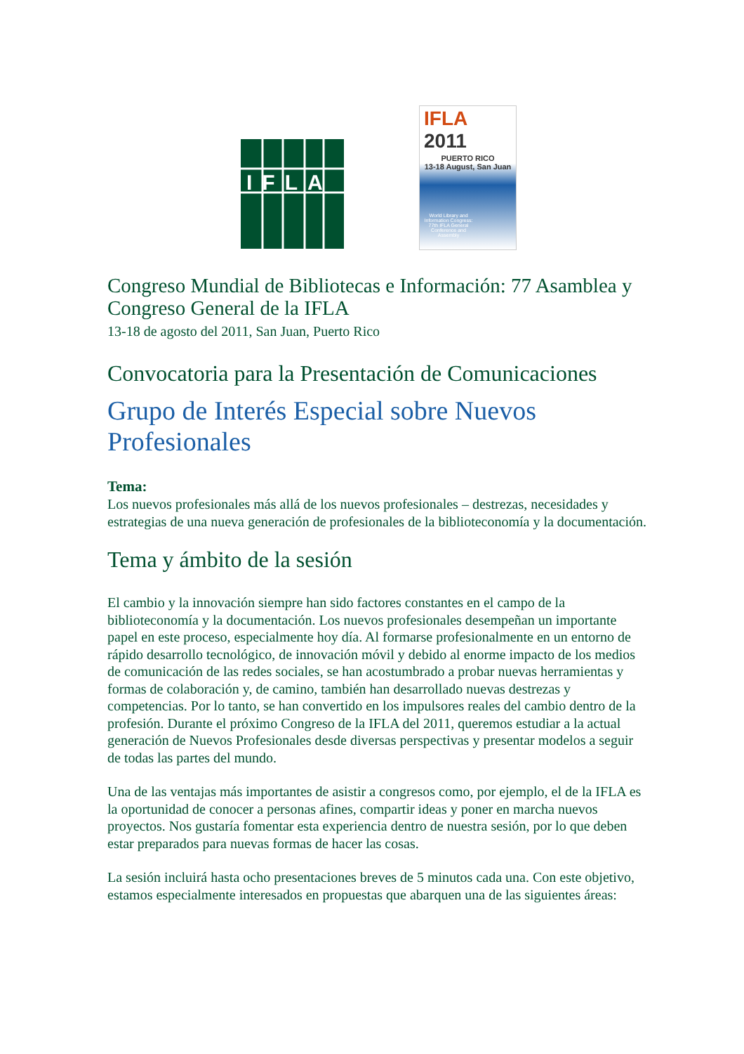IFLA
IFLA 2011
PUERTO RICO
13-18 August, San Juan
World Library and Information Congress: 77th IFLA General Conference and Assembly
Congreso Mundial de Bibliotecas e Información: 77 Asamblea y Congreso General de la IFLA
13-18 de agosto del 2011, San Juan, Puerto Rico
Convocatoria para la Presentación de Comunicaciones
Grupo de Interés Especial sobre Nuevos Profesionales
Tema:
Los nuevos profesionales más allá de los nuevos profesionales – destrezas, necesidades y estrategias de una nueva generación de profesionales de la biblioteconomía y la documentación.
Tema y ámbito de la sesión
El cambio y la innovación siempre han sido factores constantes en el campo de la biblioteconomía y la documentación. Los nuevos profesionales desempeñan un importante papel en este proceso, especialmente hoy día. Al formarse profesionalmente en un entorno de rápido desarrollo tecnológico, de innovación móvil y debido al enorme impacto de los medios de comunicación de las redes sociales, se han acostumbrado a probar nuevas herramientas y formas de colaboración y, de camino, también han desarrollado nuevas destrezas y competencias. Por lo tanto, se han convertido en los impulsores reales del cambio dentro de la profesión. Durante el próximo Congreso de la IFLA del 2011, queremos estudiar a la actual generación de Nuevos Profesionales desde diversas perspectivas y presentar modelos a seguir de todas las partes del mundo.
Una de las ventajas más importantes de asistir a congresos como, por ejemplo, el de la IFLA es la oportunidad de conocer a personas afines, compartir ideas y poner en marcha nuevos proyectos. Nos gustaría fomentar esta experiencia dentro de nuestra sesión, por lo que deben estar preparados para nuevas formas de hacer las cosas.
La sesión incluirá hasta ocho presentaciones breves de 5 minutos cada una. Con este objetivo, estamos especialmente interesados en propuestas que abarquen una de las siguientes áreas: